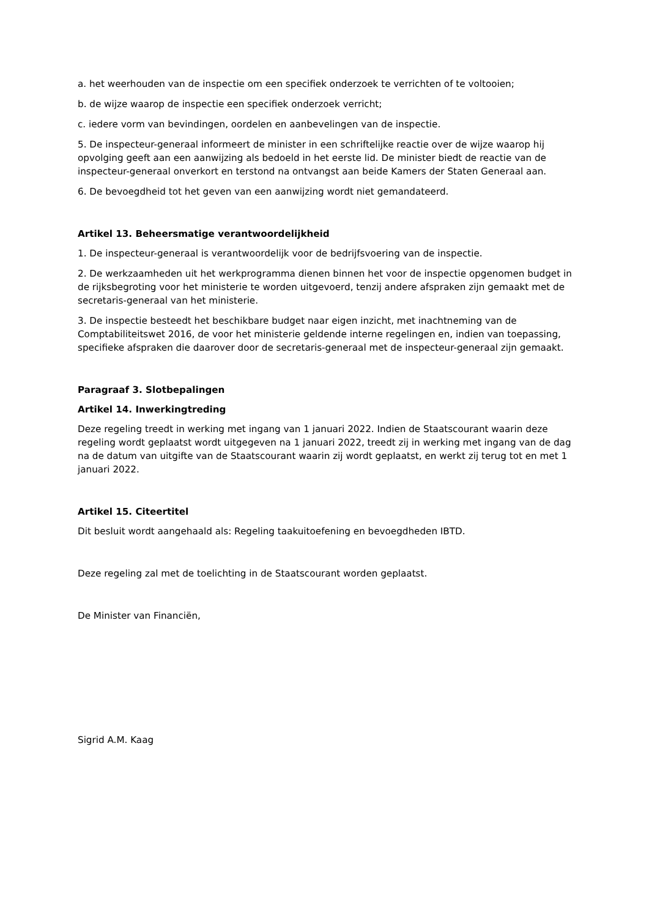a. het weerhouden van de inspectie om een specifiek onderzoek te verrichten of te voltooien;
b. de wijze waarop de inspectie een specifiek onderzoek verricht;
c. iedere vorm van bevindingen, oordelen en aanbevelingen van de inspectie.
5. De inspecteur-generaal informeert de minister in een schriftelijke reactie over de wijze waarop hij opvolging geeft aan een aanwijzing als bedoeld in het eerste lid. De minister biedt de reactie van de inspecteur-generaal onverkort en terstond na ontvangst aan beide Kamers der Staten Generaal aan.
6. De bevoegdheid tot het geven van een aanwijzing wordt niet gemandateerd.
Artikel 13. Beheersmatige verantwoordelijkheid
1. De inspecteur-generaal is verantwoordelijk voor de bedrijfsvoering van de inspectie.
2. De werkzaamheden uit het werkprogramma dienen binnen het voor de inspectie opgenomen budget in de rijksbegroting voor het ministerie te worden uitgevoerd, tenzij andere afspraken zijn gemaakt met de secretaris-generaal van het ministerie.
3. De inspectie besteedt het beschikbare budget naar eigen inzicht, met inachtneming van de Comptabiliteitswet 2016, de voor het ministerie geldende interne regelingen en, indien van toepassing, specifieke afspraken die daarover door de secretaris-generaal met de inspecteur-generaal zijn gemaakt.
Paragraaf 3. Slotbepalingen
Artikel 14. Inwerkingtreding
Deze regeling treedt in werking met ingang van 1 januari 2022. Indien de Staatscourant waarin deze regeling wordt geplaatst wordt uitgegeven na 1 januari 2022, treedt zij in werking met ingang van de dag na de datum van uitgifte van de Staatscourant waarin zij wordt geplaatst, en werkt zij terug tot en met 1 januari 2022.
Artikel 15. Citeertitel
Dit besluit wordt aangehaald als: Regeling taakuitoefening en bevoegdheden IBTD.
Deze regeling zal met de toelichting in de Staatscourant worden geplaatst.
De Minister van Financiën,
Sigrid A.M. Kaag